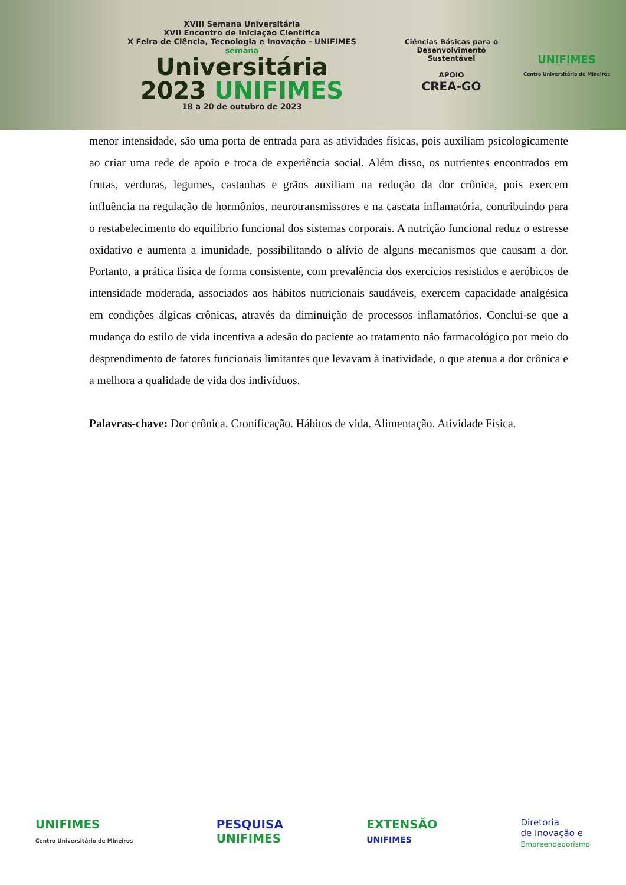XVIII Semana Universitária
XVII Encontro de Iniciação Científica
X Feira de Ciência, Tecnologia e Inovação - UNIFIMES
semana
Universitária
2023 UNIFIMES
18 a 20 de outubro de 2023
Ciências Básicas para o Desenvolvimento Sustentável
APOIO
CREA-GO
UNIFIMES
Centro Universitário de Mineiros
menor intensidade, são uma porta de entrada para as atividades físicas, pois auxiliam psicologicamente ao criar uma rede de apoio e troca de experiência social. Além disso, os nutrientes encontrados em frutas, verduras, legumes, castanhas e grãos auxiliam na redução da dor crônica, pois exercem influência na regulação de hormônios, neurotransmissores e na cascata inflamatória, contribuindo para o restabelecimento do equilíbrio funcional dos sistemas corporais. A nutrição funcional reduz o estresse oxidativo e aumenta a imunidade, possibilitando o alívio de alguns mecanismos que causam a dor. Portanto, a prática física de forma consistente, com prevalência dos exercícios resistidos e aeróbicos de intensidade moderada, associados aos hábitos nutricionais saudáveis, exercem capacidade analgésica em condições álgicas crônicas, através da diminuição de processos inflamatórios. Conclui-se que a mudança do estilo de vida incentiva a adesão do paciente ao tratamento não farmacológico por meio do desprendimento de fatores funcionais limitantes que levavam à inatividade, o que atenua a dor crônica e a melhora a qualidade de vida dos indivíduos.
Palavras-chave: Dor crônica. Cronificação. Hábitos de vida. Alimentação. Atividade Física.
UNIFIMES
Centro Universitário de Mineiros
PESQUISA
UNIFIMES
EXTENSÃO
UNIFIMES
Diretoria
de Inovação e
Empreendedorismo